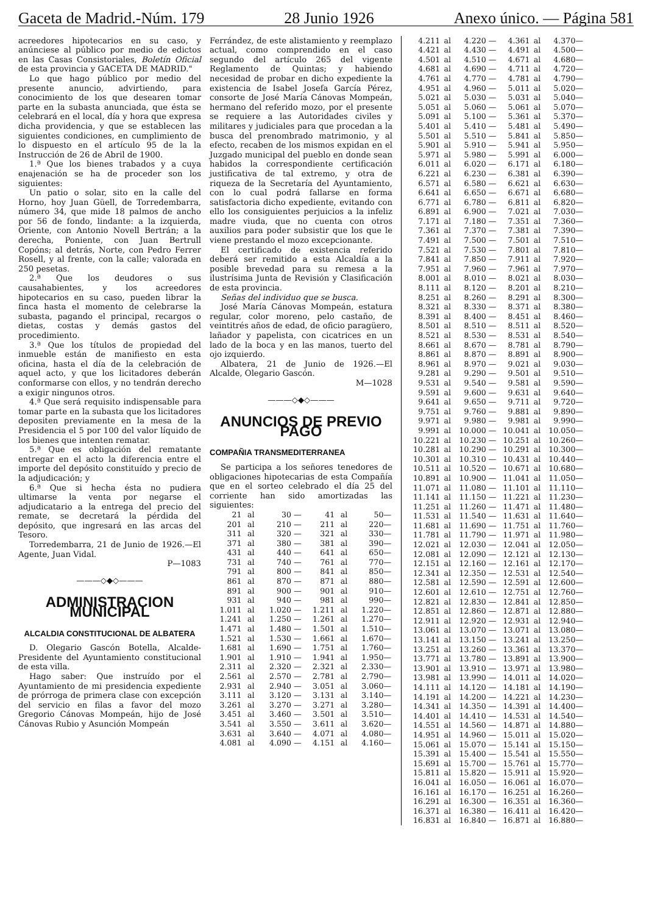Gaceta de Madrid.-Núm. 179 28 Junio 1926 Anexo único. — Página 581
acreedores hipotecarios en su caso, y anúnciese al público por medio de edictos en las Casas Consistoriales, Boletín Oficial de esta provincia y GACETA DE MADRID."
Lo que hago público por medio del presente anuncio, advirtiendo, para conocimiento de los que desearen tomar parte en la subasta anunciada, que ésta se celebrará en el local, día y hora que expresa dicha providencia, y que se establecen las siguientes condiciones, en cumplimiento de lo dispuesto en el artículo 95 de la la Instrucción de 26 de Abril de 1900.
1.ª Que los bienes trabados y a cuya enajenación se ha de proceder son los siguientes:
Un patio o solar, sito en la calle del Horno, hoy Juan Güell, de Torredembarra, número 34, que mide 18 palmos de ancho por 56 de fondo, lindante: a la izquierda, Oriente, con Antonio Novell Bertrán; a la derecha, Poniente, con Juan Bertrull Copóns; al detrás, Norte, con Pedro Ferrer Rosell, y al frente, con la calle; valorada en 250 pesetas.
2.ª Que los deudores o sus causahabientes, y los acreedores hipotecarios en su caso, pueden librar la finca hasta el momento de celebrarse la subasta, pagando el principal, recargos o dietas, costas y demás gastos del procedimiento.
3.ª Que los títulos de propiedad del inmueble están de manifiesto en esta oficina, hasta el día de la celebración de aquel acto, y que los licitadores deberán conformarse con ellos, y no tendrán derecho a exigir ningunos otros.
4.ª Que será requisito indispensable para tomar parte en la subasta que los licitadores depositen previamente en la mesa de la Presidencia el 5 por 100 del valor líquido de los bienes que intenten rematar.
5.ª Que es obligación del rematante entregar en el acto la diferencia entre el importe del depósito constituído y precio de la adjudicación; y
6.ª Que si hecha ésta no pudiera ultimarse la venta por negarse el adjudicatario a la entrega del precio del remate, se decretará la pérdida del depósito, que ingresará en las arcas del Tesoro.
Torredembarra, 21 de Junio de 1926.—El Agente, Juan Vidal.
P—1083
———◇◆◇———
ADMINISTRACION MUNICIPAL
ALCALDIA CONSTITUCIONAL DE ALBATERA
D. Olegario Gascón Botella, Alcalde-Presidente del Ayuntamiento constitucional de esta villa.
Hago saber: Que instruído por el Ayuntamiento de mi presidencia expediente de prórroga de primera clase con excepción del servicio en filas a favor del mozo Gregorio Cánovas Mompeán, hijo de José Cánovas Rubio y Asunción Mompeán
Ferrández, de este alistamiento y reemplazo actual, como comprendido en el caso segundo del artículo 265 del vigente Reglamento de Quintas; y habiendo necesidad de probar en dicho expediente la existencia de Isabel Josefa García Pérez, consorte de José María Cánovas Mompeán, hermano del referido mozo, por el presente se requiere a las Autoridades civiles y militares y judiciales para que procedan a la busca del prenombrado matrimonio, y al efecto, recaben de los mismos expidan en el Juzgado municipal del pueblo en donde sean habidos la correspondiente certificación justificativa de tal extremo, y otra de riqueza de la Secretaría del Ayuntamiento, con lo cual podrá fallarse en forma satisfactoria dicho expediente, evitando con ello los consiguientes perjuicios a la infeliz madre viuda, que no cuenta con otros auxilios para poder subsistir que los que le viene prestando el mozo excepcionante.
El certificado de existencia referido deberá ser remitido a esta Alcaldía a la posible brevedad para su remesa a la ilustrísima Junta de Revisión y Clasificación de esta provincia.
Señas del individuo que se busca.
José María Cánovas Mompeán, estatura regular, color moreno, pelo castaño, de veintitrés años de edad, de oficio paragüero, lañador y papelista, con cicatrices en un lado de la boca y en las manos, tuerto del ojo izquierdo.
Albatera, 21 de Junio de 1926.—El Alcalde, Olegario Gascón.
M—1028
———◇◆◇———
ANUNCIOS DE PREVIO PAGO
COMPAÑIA TRANSMEDITERRANEA
Se participa a los señores tenedores de obligaciones hipotecarias de esta Compañía que en el sorteo celebrado el día 25 del corriente han sido amortizadas las siguientes:
| 21 | al | 30 — | 41 | al | 50— |
| 201 | al | 210 — | 211 | al | 220— |
| 311 | al | 320 — | 321 | al | 330— |
| 371 | al | 380 — | 381 | al | 390— |
| 431 | al | 440 — | 641 | al | 650— |
| 731 | al | 740 — | 761 | al | 770— |
| 791 | al | 800 — | 841 | al | 850— |
| 861 | al | 870 — | 871 | al | 880— |
| 891 | al | 900 — | 901 | al | 910— |
| 931 | al | 940 — | 981 | al | 990— |
| 1.011 | al | 1.020 — | 1.211 | al | 1.220— |
| 1.241 | al | 1.250 — | 1.261 | al | 1.270— |
| 1.471 | al | 1.480 — | 1.501 | al | 1.510— |
| 1.521 | al | 1.530 — | 1.661 | al | 1.670— |
| 1.681 | al | 1.690 — | 1.751 | al | 1.760— |
| 1.901 | al | 1.910 — | 1.941 | al | 1.950— |
| 2.311 | al | 2.320 — | 2.321 | al | 2.330— |
| 2.561 | al | 2.570 — | 2.781 | al | 2.790— |
| 2.931 | al | 2.940 — | 3.051 | al | 3.060— |
| 3.111 | al | 3.120 — | 3.131 | al | 3.140— |
| 3.261 | al | 3.270 — | 3.271 | al | 3.280— |
| 3.451 | al | 3.460 — | 3.501 | al | 3.510— |
| 3.541 | al | 3.550 — | 3.611 | al | 3.620— |
| 3.631 | al | 3.640 — | 4.071 | al | 4.080— |
| 4.081 | al | 4.090 — | 4.151 | al | 4.160— |
| 4.211 | al | 4.220 — | 4.361 | al | 4.370— |
| 4.421 | al | 4.430 — | 4.491 | al | 4.500— |
| 4.501 | al | 4.510 — | 4.671 | al | 4.680— |
| 4.681 | al | 4.690 — | 4.711 | al | 4.720— |
| 4.761 | al | 4.770 — | 4.781 | al | 4.790— |
| 4.951 | al | 4.960 — | 5.011 | al | 5.020— |
| 5.021 | al | 5.030 — | 5.031 | al | 5.040— |
| 5.051 | al | 5.060 — | 5.061 | al | 5.070— |
| 5.091 | al | 5.100 — | 5.361 | al | 5.370— |
| 5.401 | al | 5.410 — | 5.481 | al | 5.490— |
| 5.501 | al | 5.510 — | 5.841 | al | 5.850— |
| 5.901 | al | 5.910 — | 5.941 | al | 5.950— |
| 5.971 | al | 5.980 — | 5.991 | al | 6.000— |
| 6.011 | al | 6.020 — | 6.171 | al | 6.180— |
| 6.221 | al | 6.230 — | 6.381 | al | 6.390— |
| 6.571 | al | 6.580 — | 6.621 | al | 6.630— |
| 6.641 | al | 6.650 — | 6.671 | al | 6.680— |
| 6.771 | al | 6.780 — | 6.811 | al | 6.820— |
| 6.891 | al | 6.900 — | 7.021 | al | 7.030— |
| 7.171 | al | 7.180 — | 7.351 | al | 7.360— |
| 7.361 | al | 7.370 — | 7.381 | al | 7.390— |
| 7.491 | al | 7.500 — | 7.501 | al | 7.510— |
| 7.521 | al | 7.530 — | 7.801 | al | 7.810— |
| 7.841 | al | 7.850 — | 7.911 | al | 7.920— |
| 7.951 | al | 7.960 — | 7.961 | al | 7.970— |
| 8.001 | al | 8.010 — | 8.021 | al | 8.030— |
| 8.111 | al | 8.120 — | 8.201 | al | 8.210— |
| 8.251 | al | 8.260 — | 8.291 | al | 8.300— |
| 8.321 | al | 8.330 — | 8.371 | al | 8.380— |
| 8.391 | al | 8.400 — | 8.451 | al | 8.460— |
| 8.501 | al | 8.510 — | 8.511 | al | 8.520— |
| 8.521 | al | 8.530 — | 8.531 | al | 8.540— |
| 8.661 | al | 8.670 — | 8.781 | al | 8.790— |
| 8.861 | al | 8.870 — | 8.891 | al | 8.900— |
| 8.961 | al | 8.970 — | 9.021 | al | 9.030— |
| 9.281 | al | 9.290 — | 9.501 | al | 9.510— |
| 9.531 | al | 9.540 — | 9.581 | al | 9.590— |
| 9.591 | al | 9.600 — | 9.631 | al | 9.640— |
| 9.641 | al | 9.650 — | 9.711 | al | 9.720— |
| 9.751 | al | 9.760 — | 9.881 | al | 9.890— |
| 9.971 | al | 9.980 — | 9.981 | al | 9.990— |
| 9.991 | al | 10.000 — | 10.041 | al | 10.050— |
| 10.221 | al | 10.230 — | 10.251 | al | 10.260— |
| 10.281 | al | 10.290 — | 10.291 | al | 10.300— |
| 10.301 | al | 10.310 — | 10.431 | al | 10.440— |
| 10.511 | al | 10.520 — | 10.671 | al | 10.680— |
| 10.891 | al | 10.900 — | 11.041 | al | 11.050— |
| 11.071 | al | 11.080 — | 11.101 | al | 11.110— |
| 11.141 | al | 11.150 — | 11.221 | al | 11.230— |
| 11.251 | al | 11.260 — | 11.471 | al | 11.480— |
| 11.531 | al | 11.540 — | 11.631 | al | 11.640— |
| 11.681 | al | 11.690 — | 11.751 | al | 11.760— |
| 11.781 | al | 11.790 — | 11.971 | al | 11.980— |
| 12.021 | al | 12.030 — | 12.041 | al | 12.050— |
| 12.081 | al | 12.090 — | 12.121 | al | 12.130— |
| 12.151 | al | 12.160 — | 12.161 | al | 12.170— |
| 12.341 | al | 12.350 — | 12.531 | al | 12.540— |
| 12.581 | al | 12.590 — | 12.591 | al | 12.600— |
| 12.601 | al | 12.610 — | 12.751 | al | 12.760— |
| 12.821 | al | 12.830 — | 12.841 | al | 12.850— |
| 12.851 | al | 12.860 — | 12.871 | al | 12.880— |
| 12.911 | al | 12.920 — | 12.931 | al | 12.940— |
| 13.061 | al | 13.070 — | 13.071 | al | 13.080— |
| 13.141 | al | 13.150 — | 13.241 | al | 13.250— |
| 13.251 | al | 13.260 — | 13.361 | al | 13.370— |
| 13.771 | al | 13.780 — | 13.891 | al | 13.900— |
| 13.901 | al | 13.910 — | 13.971 | al | 13.980— |
| 13.981 | al | 13.990 — | 14.011 | al | 14.020— |
| 14.111 | al | 14.120 — | 14.181 | al | 14.190— |
| 14.191 | al | 14.200 — | 14.221 | al | 14.230— |
| 14.341 | al | 14.350 — | 14.391 | al | 14.400— |
| 14.401 | al | 14.410 — | 14.531 | al | 14.540— |
| 14.551 | al | 14.560 — | 14.871 | al | 14.880— |
| 14.951 | al | 14.960 — | 15.011 | al | 15.020— |
| 15.061 | al | 15.070 — | 15.141 | al | 15.150— |
| 15.391 | al | 15.400 — | 15.541 | al | 15.550— |
| 15.691 | al | 15.700 — | 15.761 | al | 15.770— |
| 15.811 | al | 15.820 — | 15.911 | al | 15.920— |
| 16.041 | al | 16.050 — | 16.061 | al | 16.070— |
| 16.161 | al | 16.170 — | 16.251 | al | 16.260— |
| 16.291 | al | 16.300 — | 16.351 | al | 16.360— |
| 16.371 | al | 16.380 — | 16.411 | al | 16.420— |
| 16.831 | al | 16.840 — | 16.871 | al | 16.880— |